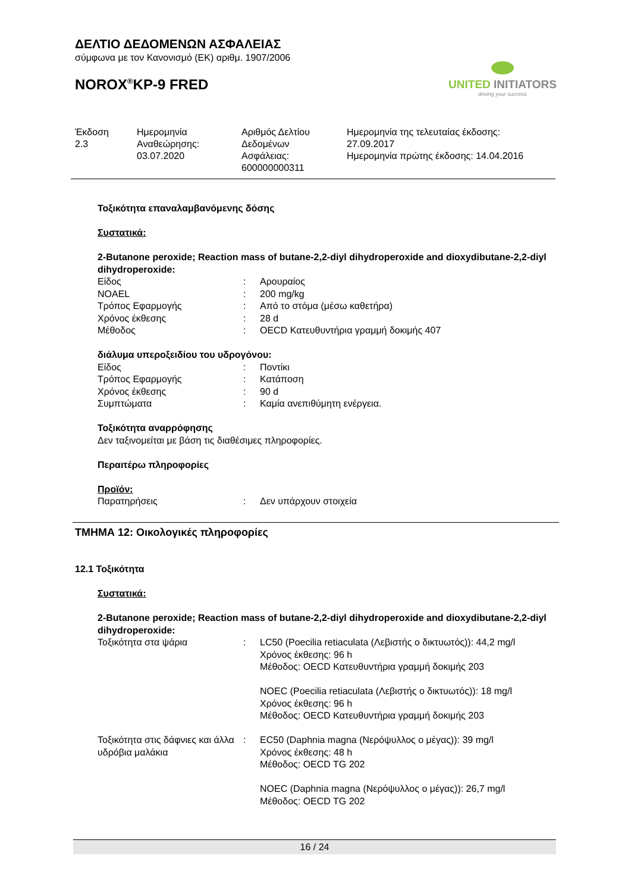ΔΕΛΤΙΟ ΔΕΔΟΜΕΝΩΝ ΑΣΦΑΛΕΙΑΣ
σύμφωνα με τον Κανονισμό (ΕΚ) αριθμ. 1907/2006
NOROX<sup>®</sup>KP-9 FRED
UNITED INITIATORS
driving your success
| Έκδοση 2.3 | Ημερομηνία Αναθεώρησης: 03.07.2020 | Αριθμός Δελτίου Δεδομένων Ασφάλειας: 600000000311 | Ημερομηνία της τελευταίας έκδοσης: 27.09.2017 Ημερομηνία πρώτης έκδοσης: 14.04.2016 |
Τοξικότητα επαναλαμβανόμενης δόσης
Συστατικά:
2-Butanone peroxide; Reaction mass of butane-2,2-diyl dihydroperoxide and dioxydibutane-2,2-diyl dihydroperoxide:
| Είδος | : | Αρουραίος |
| NOAEL | : | 200 mg/kg |
| Τρόπος Εφαρμογής | : | Από το στόμα (μέσω καθετήρα) |
| Χρόνος έκθεσης | : | 28 d |
| Μέθοδος | : | OECD Κατευθυντήρια γραμμή δοκιμής 407 |
διάλυμα υπεροξειδίου του υδρογόνου:
| Είδος | : | Ποντίκι |
| Τρόπος Εφαρμογής | : | Κατάποση |
| Χρόνος έκθεσης | : | 90 d |
| Συμπτώματα | : | Καμία ανεπιθύμητη ενέργεια. |
Τοξικότητα αναρρόφησης
Δεν ταξινομείται με βάση τις διαθέσιμες πληροφορίες.
Περαιτέρω πληροφορίες
Προϊόν:
| Παρατηρήσεις | : | Δεν υπάρχουν στοιχεία |
ΤΜΗΜΑ 12: Οικολογικές πληροφορίες
12.1 Τοξικότητα
Συστατικά:
2-Butanone peroxide; Reaction mass of butane-2,2-diyl dihydroperoxide and dioxydibutane-2,2-diyl dihydroperoxide:
| Τοξικότητα στα ψάρια | : | LC50 (Poecilia retiaculata (Λεβιστής ο δικτυωτός)): 44,2 mg/l Χρόνος έκθεσης: 96 h Μέθοδος: OECD Κατευθυντήρια γραμμή δοκιμής 203 NOEC (Poecilia retiaculata (Λεβιστής ο δικτυωτός)): 18 mg/l Χρόνος έκθεσης: 96 h Μέθοδος: OECD Κατευθυντήρια γραμμή δοκιμής 203 |
| Τοξικότητα στις δάφνιες και άλλα υδρόβια μαλάκια | : | EC50 (Daphnia magna (Νερόψυλλος ο μέγας)): 39 mg/l Χρόνος έκθεσης: 48 h Μέθοδος: OECD TG 202 NOEC (Daphnia magna (Νερόψυλλος ο μέγας)): 26,7 mg/l Μέθοδος: OECD TG 202 |
16 / 24